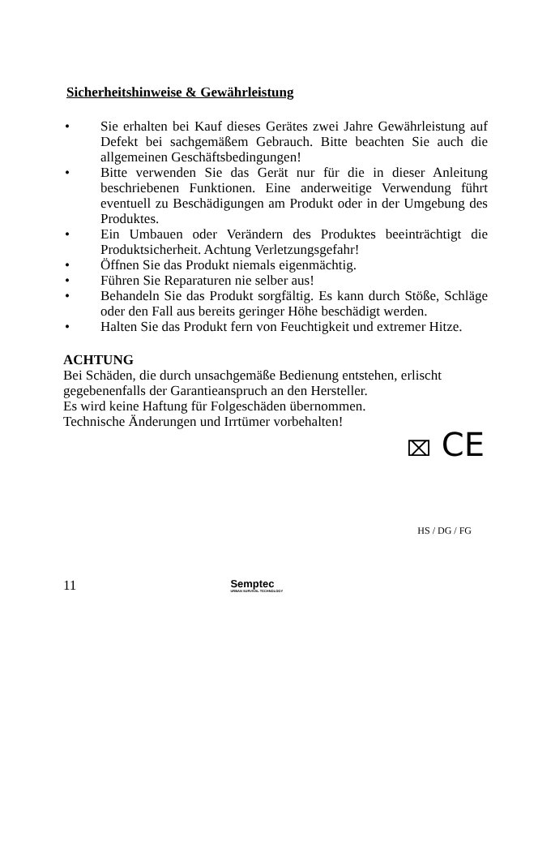Sicherheitshinweise & Gewährleistung
• Sie erhalten bei Kauf dieses Gerätes zwei Jahre Gewährleistung auf Defekt bei sachgemäßem Gebrauch. Bitte beachten Sie auch die allgemeinen Geschäftsbedingungen!
• Bitte verwenden Sie das Gerät nur für die in dieser Anleitung beschriebenen Funktionen. Eine anderweitige Verwendung führt eventuell zu Beschädigungen am Produkt oder in der Umgebung des Produktes.
• Ein Umbauen oder Verändern des Produktes beeinträchtigt die Produktsicherheit. Achtung Verletzungsgefahr!
• Öffnen Sie das Produkt niemals eigenmächtig.
• Führen Sie Reparaturen nie selber aus!
• Behandeln Sie das Produkt sorgfältig. Es kann durch Stöße, Schläge oder den Fall aus bereits geringer Höhe beschädigt werden.
• Halten Sie das Produkt fern von Feuchtigkeit und extremer Hitze.
ACHTUNG
Bei Schäden, die durch unsachgemäße Bedienung entstehen, erlischt gegebenenfalls der Garantieanspruch an den Hersteller.
Es wird keine Haftung für Folgeschäden übernommen.
Technische Änderungen und Irrtümer vorbehalten!
⌧ CE
HS / DG / FG
11 Semptec
URBAN SURVIVAL TECHNOLOGY